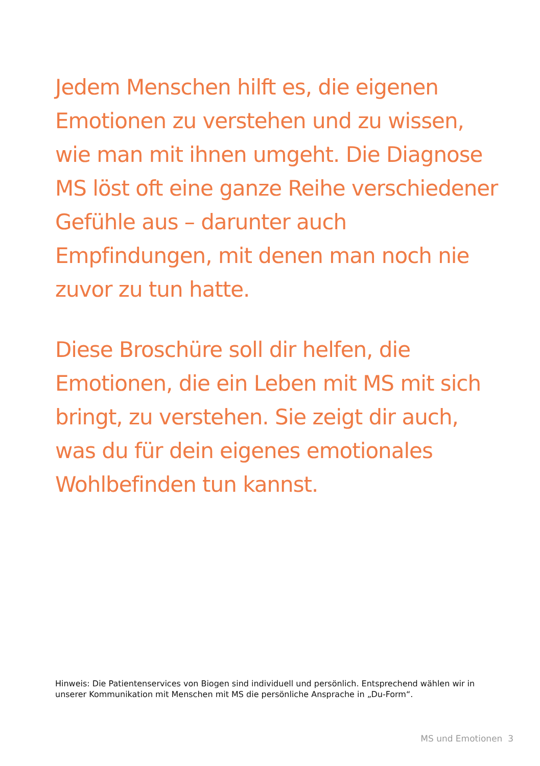Jedem Menschen hilft es, die eigenen Emotionen zu verstehen und zu wissen, wie man mit ihnen umgeht. Die Diagnose MS löst oft eine ganze Reihe verschiedener Gefühle aus – darunter auch Empfindungen, mit denen man noch nie zuvor zu tun hatte.
Diese Broschüre soll dir helfen, die Emotionen, die ein Leben mit MS mit sich bringt, zu verstehen. Sie zeigt dir auch, was du für dein eigenes emotionales Wohlbefinden tun kannst.
Hinweis: Die Patientenservices von Biogen sind individuell und persönlich. Entsprechend wählen wir in unserer Kommunikation mit Menschen mit MS die persönliche Ansprache in „Du-Form“.
MS und Emotionen 3